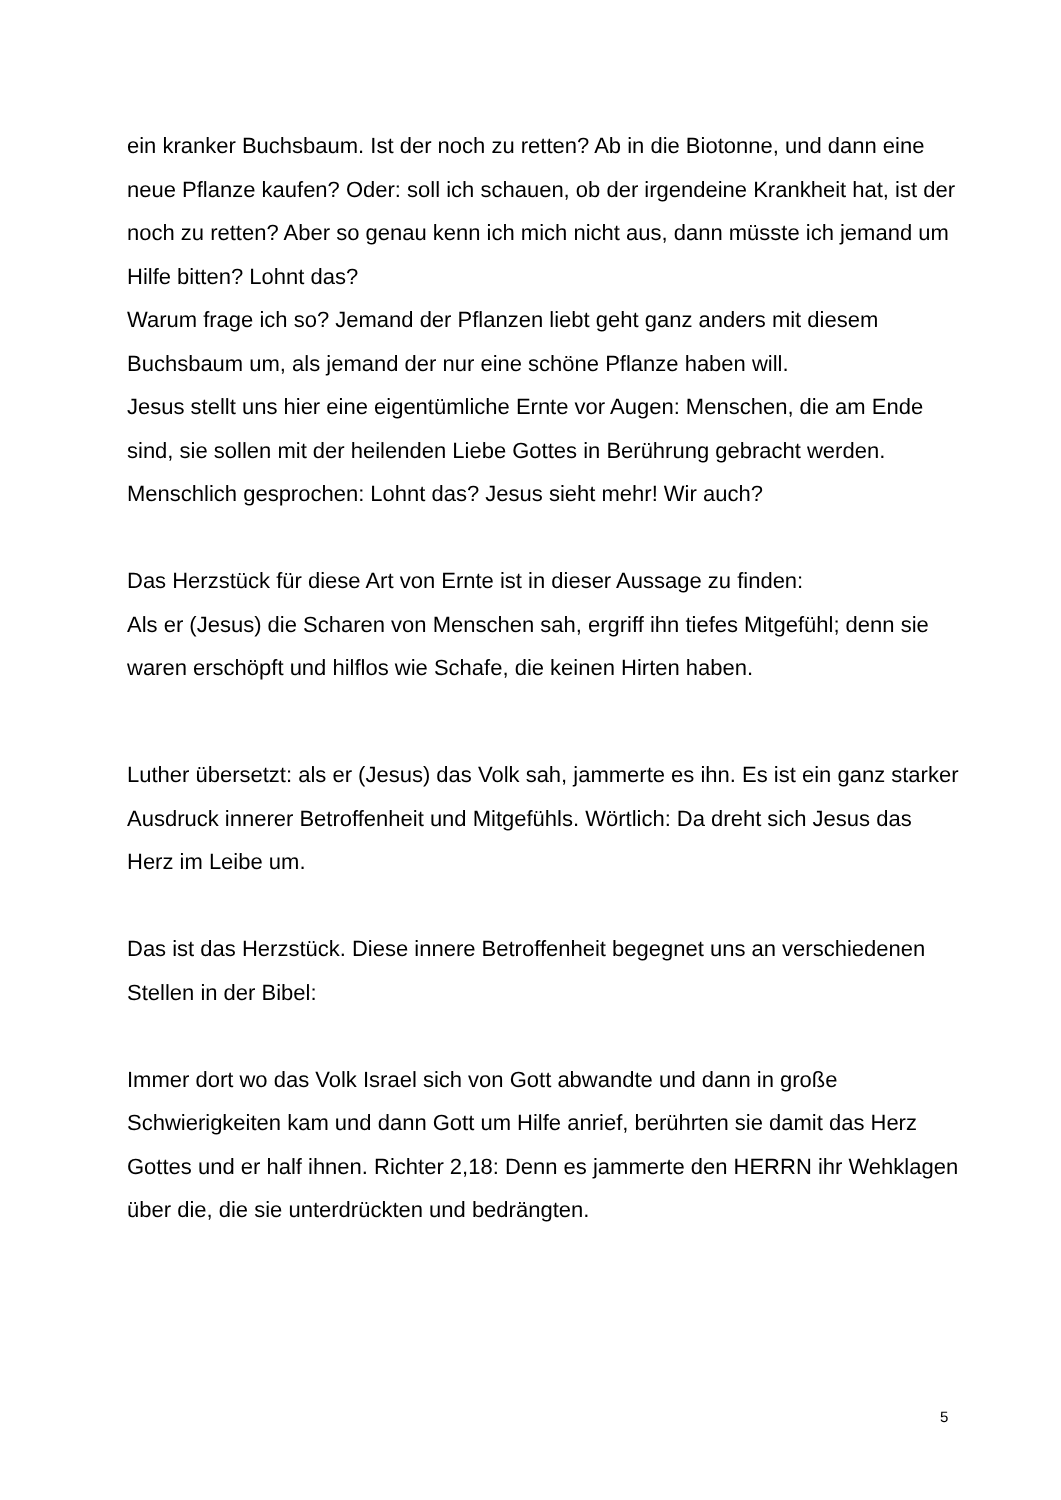ein kranker Buchsbaum. Ist der noch zu retten? Ab in die Biotonne, und dann eine neue Pflanze kaufen? Oder: soll ich schauen, ob der irgendeine Krankheit hat, ist der noch zu retten? Aber so genau kenn ich mich nicht aus, dann müsste ich jemand um Hilfe bitten? Lohnt das?
Warum frage ich so? Jemand der Pflanzen liebt geht ganz anders mit diesem Buchsbaum um, als jemand der nur eine schöne Pflanze haben will.
Jesus stellt uns hier eine eigentümliche Ernte vor Augen: Menschen, die am Ende sind, sie sollen mit der heilenden Liebe Gottes in Berührung gebracht werden. Menschlich gesprochen: Lohnt das? Jesus sieht mehr! Wir auch?
Das Herzstück für diese Art von Ernte ist in dieser Aussage zu finden:
Als er (Jesus) die Scharen von Menschen sah, ergriff ihn tiefes Mitgefühl; denn sie waren erschöpft und hilflos wie Schafe, die keinen Hirten haben.
Luther übersetzt: als er (Jesus) das Volk sah, jammerte es ihn. Es ist ein ganz starker Ausdruck innerer Betroffenheit und Mitgefühls. Wörtlich: Da dreht sich Jesus das Herz im Leibe um.
Das ist das Herzstück. Diese innere Betroffenheit begegnet uns an verschiedenen Stellen in der Bibel:
Immer dort wo das Volk Israel sich von Gott abwandte und dann in große Schwierigkeiten kam und dann Gott um Hilfe anrief, berührten sie damit das Herz Gottes und er half ihnen. Richter 2,18: Denn es jammerte den HERRN ihr Wehklagen über die, die sie unterdrückten und bedrängten.
5